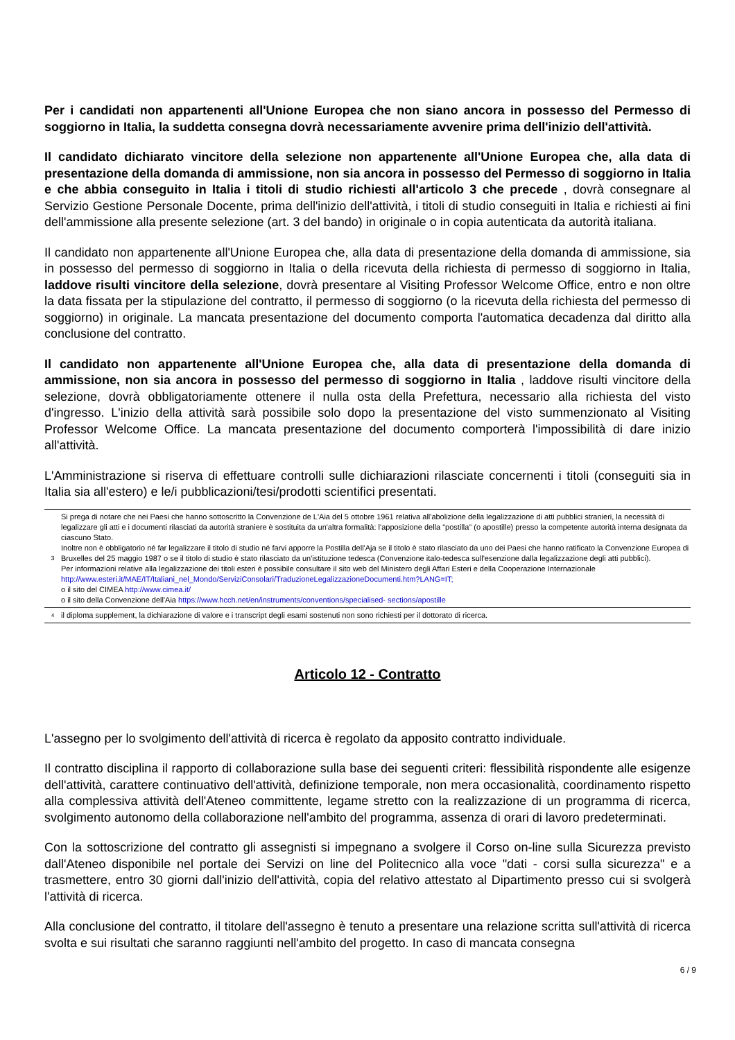Per i candidati non appartenenti all'Unione Europea che non siano ancora in possesso del Permesso di soggiorno in Italia, la suddetta consegna dovrà necessariamente avvenire prima dell'inizio dell'attività.
Il candidato dichiarato vincitore della selezione non appartenente all'Unione Europea che, alla data di presentazione della domanda di ammissione, non sia ancora in possesso del Permesso di soggiorno in Italia e che abbia conseguito in Italia i titoli di studio richiesti all'articolo 3 che precede , dovrà consegnare al Servizio Gestione Personale Docente, prima dell'inizio dell'attività, i titoli di studio conseguiti in Italia e richiesti ai fini dell'ammissione alla presente selezione (art. 3 del bando) in originale o in copia autenticata da autorità italiana.
Il candidato non appartenente all'Unione Europea che, alla data di presentazione della domanda di ammissione, sia in possesso del permesso di soggiorno in Italia o della ricevuta della richiesta di permesso di soggiorno in Italia, laddove risulti vincitore della selezione, dovrà presentare al Visiting Professor Welcome Office, entro e non oltre la data fissata per la stipulazione del contratto, il permesso di soggiorno (o la ricevuta della richiesta del permesso di soggiorno) in originale. La mancata presentazione del documento comporta l'automatica decadenza dal diritto alla conclusione del contratto.
Il candidato non appartenente all'Unione Europea che, alla data di presentazione della domanda di ammissione, non sia ancora in possesso del permesso di soggiorno in Italia , laddove risulti vincitore della selezione, dovrà obbligatoriamente ottenere il nulla osta della Prefettura, necessario alla richiesta del visto d'ingresso. L'inizio della attività sarà possibile solo dopo la presentazione del visto summenzionato al Visiting Professor Welcome Office. La mancata presentazione del documento comporterà l'impossibilità di dare inizio all'attività.
L'Amministrazione si riserva di effettuare controlli sulle dichiarazioni rilasciate concernenti i titoli (conseguiti sia in Italia sia all'estero) e le/i pubblicazioni/tesi/prodotti scientifici presentati.
3
Si prega di notare che nei Paesi che hanno sottoscritto la Convenzione de L'Aia del 5 ottobre 1961 relativa all'abolizione della legalizzazione di atti pubblici stranieri, la necessità di legalizzare gli atti e i documenti rilasciati da autorità straniere è sostituita da un'altra formalità: l'apposizione della "postilla" (o apostille) presso la competente autorità interna designata da ciascuno Stato.
Inoltre non è obbligatorio né far legalizzare il titolo di studio né farvi apporre la Postilla dell'Aja se il titolo è stato rilasciato da uno dei Paesi che hanno ratificato la Convenzione Europea di Bruxelles del 25 maggio 1987 o se il titolo di studio è stato rilasciato da un'istituzione tedesca (Convenzione italo-tedesca sull'esenzione dalla legalizzazione degli atti pubblici).
Per informazioni relative alla legalizzazione dei titoli esteri è possibile consultare il sito web del Ministero degli Affari Esteri e della Cooperazione Internazionale http://www.esteri.it/MAE/IT/Italiani_nel_Mondo/ServiziConsolari/TraduzioneLegalizzazioneDocumenti.htm?LANG=IT;
o il sito del CIMEA http://www.cimea.it/
o il sito della Convenzione dell'Aia https://www.hcch.net/en/instruments/conventions/specialised- sections/apostille
<sup>4</sup>
il diploma supplement, la dichiarazione di valore e i transcript degli esami sostenuti non sono richiesti per il dottorato di ricerca.
Articolo 12 - Contratto
L'assegno per lo svolgimento dell'attività di ricerca è regolato da apposito contratto individuale.
Il contratto disciplina il rapporto di collaborazione sulla base dei seguenti criteri: flessibilità rispondente alle esigenze dell'attività, carattere continuativo dell'attività, definizione temporale, non mera occasionalità, coordinamento rispetto alla complessiva attività dell'Ateneo committente, legame stretto con la realizzazione di un programma di ricerca, svolgimento autonomo della collaborazione nell'ambito del programma, assenza di orari di lavoro predeterminati.
Con la sottoscrizione del contratto gli assegnisti si impegnano a svolgere il Corso on-line sulla Sicurezza previsto dall'Ateneo disponibile nel portale dei Servizi on line del Politecnico alla voce "dati - corsi sulla sicurezza" e a trasmettere, entro 30 giorni dall'inizio dell'attività, copia del relativo attestato al Dipartimento presso cui si svolgerà l'attività di ricerca.
Alla conclusione del contratto, il titolare dell'assegno è tenuto a presentare una relazione scritta sull'attività di ricerca svolta e sui risultati che saranno raggiunti nell'ambito del progetto. In caso di mancata consegna
6 / 9